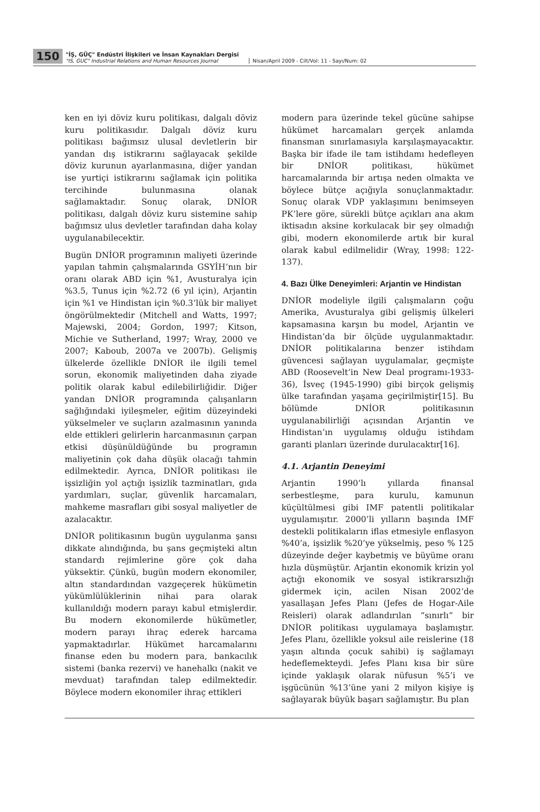150
"İŞ, GÜÇ" Endüstri İlişkileri ve İnsan Kaynakları Dergisi
"IS, GUC" Industrial Relations and Human Resources Journal
Nisan/April 2009 - Cilt/Vol: 11 - Sayı/Num: 02
ken en iyi döviz kuru politikası, dalgalı döviz kuru politikasıdır. Dalgalı döviz kuru politikası bağımsız ulusal devletlerin bir yandan dış istikrarını sağlayacak şekilde döviz kurunun ayarlanmasına, diğer yandan ise yurtiçi istikrarını sağlamak için politika tercihinde bulunmasına olanak sağlamaktadır. Sonuç olarak, DNİOR politikası, dalgalı döviz kuru sistemine sahip bağımsız ulus devletler tarafından daha kolay uygulanabilecektir.
Bugün DNİOR programının maliyeti üzerinde yapılan tahmin çalışmalarında GSYİH’nın bir oranı olarak ABD için %1, Avusturalya için %3.5, Tunus için %2.72 (6 yıl için), Arjantin için %1 ve Hindistan için %0.3’lük bir maliyet öngörülmektedir (Mitchell and Watts, 1997; Majewski, 2004; Gordon, 1997; Kitson, Michie ve Sutherland, 1997; Wray, 2000 ve 2007; Kaboub, 2007a ve 2007b). Gelişmiş ülkelerde özellikle DNİOR ile ilgili temel sorun, ekonomik maliyetinden daha ziyade politik olarak kabul edilebilirliğidir. Diğer yandan DNİOR programında çalışanların sağlığındaki iyileşmeler, eğitim düzeyindeki yükselmeler ve suçların azalmasının yanında elde ettikleri gelirlerin harcanmasının çarpan etkisi düşünüldüğünde bu programın maliyetinin çok daha düşük olacağı tahmin edilmektedir. Ayrıca, DNİOR politikası ile işsizliğin yol açtığı işsizlik tazminatları, gıda yardımları, suçlar, güvenlik harcamaları, mahkeme masrafları gibi sosyal maliyetler de azalacaktır.
DNİOR politikasının bugün uygulanma şansı dikkate alındığında, bu şans geçmişteki altın standardı rejimlerine göre çok daha yüksektir. Çünkü, bugün modern ekonomiler, altın standardından vazgeçerek hükümetin yükümlülüklerinin nihai para olarak kullanıldığı modern parayı kabul etmişlerdir. Bu modern ekonomilerde hükümetler, modern parayı ihraç ederek harcama yapmaktadırlar. Hükümet harcamalarını finanse eden bu modern para, bankacılık sistemi (banka rezervi) ve hanehalkı (nakit ve mevduat) tarafından talep edilmektedir. Böylece modern ekonomiler ihraç ettikleri
modern para üzerinde tekel gücüne sahipse hükümet harcamaları gerçek anlamda finansman sınırlamasıyla karşılaşmayacaktır. Başka bir ifade ile tam istihdamı hedefleyen bir DNİOR politikası, hükümet harcamalarında bir artışa neden olmakta ve böylece bütçe açığıyla sonuçlanmaktadır. Sonuç olarak VDP yaklaşımını benimseyen PK’lere göre, sürekli bütçe açıkları ana akım iktisadın aksine korkulacak bir şey olmadığı gibi, modern ekonomilerde artık bir kural olarak kabul edilmelidir (Wray, 1998: 122-137).
4. Bazı Ülke Deneyimleri: Arjantin ve Hindistan
DNİOR modeliyle ilgili çalışmaların çoğu Amerika, Avusturalya gibi gelişmiş ülkeleri kapsamasına karşın bu model, Arjantin ve Hindistan’da bir ölçüde uygulanmaktadır. DNİOR politikalarına benzer istihdam güvencesi sağlayan uygulamalar, geçmişte ABD (Roosevelt’in New Deal programı-1933-36), İsveç (1945-1990) gibi birçok gelişmiş ülke tarafından yaşama geçirilmiştir[15]. Bu bölümde DNİOR politikasının uygulanabilirliği açısından Arjantin ve Hindistan’ın uygulamış olduğu istihdam garanti planları üzerinde durulacaktır[16].
4.1. Arjantin Deneyimi
Arjantin 1990’lı yıllarda finansal serbestleşme, para kurulu, kamunun küçültülmesi gibi IMF patentli politikalar uygulamışıtır. 2000’li yılların başında IMF destekli politikaların iflas etmesiyle enflasyon %40’a, işsizlik %20’ye yükselmiş, peso % 125 düzeyinde değer kaybetmiş ve büyüme oranı hızla düşmüştür. Arjantin ekonomik krizin yol açtığı ekonomik ve sosyal istikrarsızlığı gidermek için, acilen Nisan 2002’de yasallaşan Jefes Planı (Jefes de Hogar-Aile Reisleri) olarak adlandırılan “sınırlı” bir DNİOR politikası uygulamaya başlamıştır. Jefes Planı, özellikle yoksul aile reislerine (18 yaşın altında çocuk sahibi) iş sağlamayı hedeflemekteydi. Jefes Planı kısa bir süre içinde yaklaşık olarak nüfusun %5’i ve işgücünün %13’üne yani 2 milyon kişiye iş sağlayarak büyük başarı sağlamıştır. Bu plan